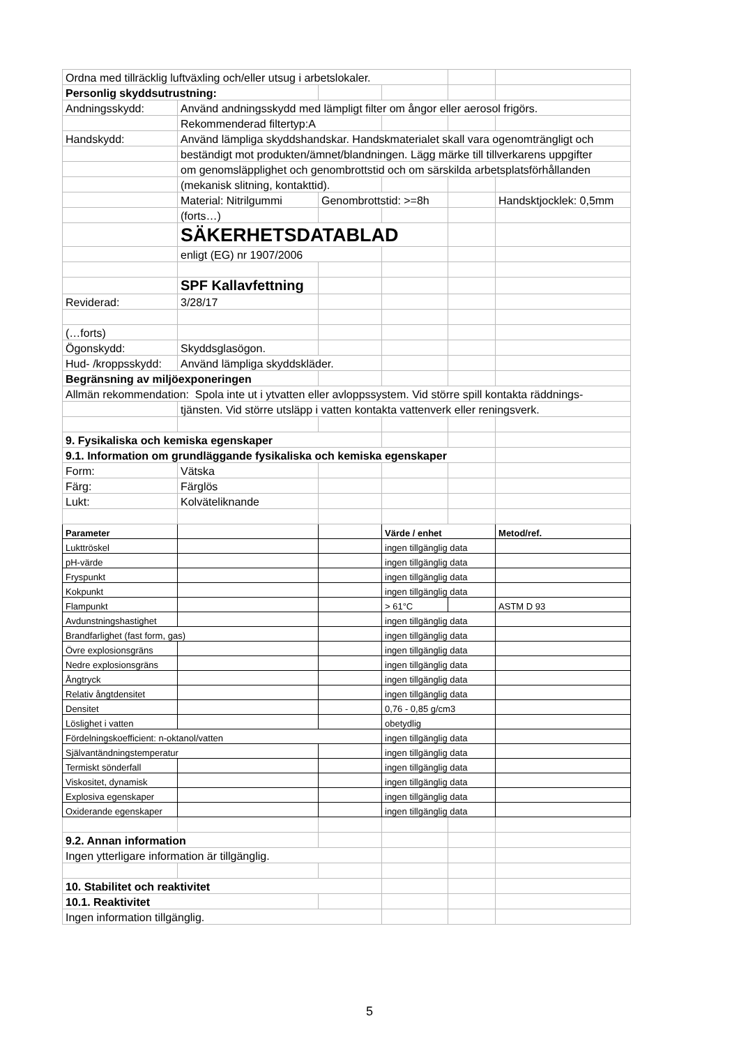| Ordna med tillräcklig luftväxling och/eller utsug i arbetslokaler. | | | | | |
| Personlig skyddsutrustning: | | | | | |
| Andningsskydd: | Använd andningsskydd med lämpligt filter om ångor eller aerosol frigörs. | | | | |
| | Rekommenderad filtertyp:A | | | | |
| Handskydd: | Använd lämpliga skyddshandskar. Handskmaterialet skall vara ogenomträngligt och | | | | |
| | beständigt mot produkten/ämnet/blandningen. Lägg märke till tillverkarens uppgifter | | | | |
| | om genomsläpplighet och genombrottstid och om särskilda arbetsplatsförhållanden | | | | |
| | (mekanisk slitning, kontakttid). | | | | |
| | Material: Nitrilgummi | Genombrottstid: >=8h | | | Handsktjocklek: 0,5mm |
| | (forts…) | | | | |
| | SÄKERHETSDATABLAD | | | | |
| | enligt (EG) nr 1907/2006 | | | | |
| | SPF Kallavfettning | | | | |
| Reviderad: | 3/28/17 | | | | |
| (…forts) | | | | | |
| Ögonskydd: | Skyddsglasögon. | | | | |
| Hud- /kroppsskydd: | Använd lämpliga skyddskläder. | | | | |
| Begränsning av miljöexponeringen | | | | | |
| Allmän rekommendation: Spola inte ut i ytvatten eller avloppssystem. Vid större spill kontakta räddnings- | | | | | |
| | tjänsten. Vid större utsläpp i vatten kontakta vattenverk eller reningsverk. | | | | |
| 9. Fysikaliska och kemiska egenskaper | | | | | |
| 9.1. Information om grundläggande fysikaliska och kemiska egenskaper | | | | | |
| Form: | Vätska | | | | |
| Färg: | Färglös | | | | |
| Lukt: | Kolväteliknande | | | | |
| Parameter | | | Värde / enhet | | Metod/ref. |
| Lukttröskel | | | ingen tillgänglig data | | |
| pH-värde | | | ingen tillgänglig data | | |
| Fryspunkt | | | ingen tillgänglig data | | |
| Kokpunkt | | | ingen tillgänglig data | | |
| Flampunkt | | | > 61°C | | ASTM D 93 |
| Avdunstningshastighet | | | ingen tillgänglig data | | |
| Brandfarlighet (fast form, gas) | | | ingen tillgänglig data | | |
| Övre explosionsgräns | | | ingen tillgänglig data | | |
| Nedre explosionsgräns | | | ingen tillgänglig data | | |
| Ångtryck | | | ingen tillgänglig data | | |
| Relativ ångtdensitet | | | ingen tillgänglig data | | |
| Densitet | | | 0,76 - 0,85 g/cm3 | | |
| Löslighet i vatten | | | obetydlig | | |
| Fördelningskoefficient: n-oktanol/vatten | | | ingen tillgänglig data | | |
| Självantändningstemperatur | | | ingen tillgänglig data | | |
| Termiskt sönderfall | | | ingen tillgänglig data | | |
| Viskositet, dynamisk | | | ingen tillgänglig data | | |
| Explosiva egenskaper | | | ingen tillgänglig data | | |
| Oxiderande egenskaper | | | ingen tillgänglig data | | |
| 9.2. Annan information | | | | | |
| Ingen ytterligare information är tillgänglig. | | | | | |
| 10. Stabilitet och reaktivitet | | | | | |
| 10.1. Reaktivitet | | | | | |
| Ingen information tillgänglig. | | | | | |
5